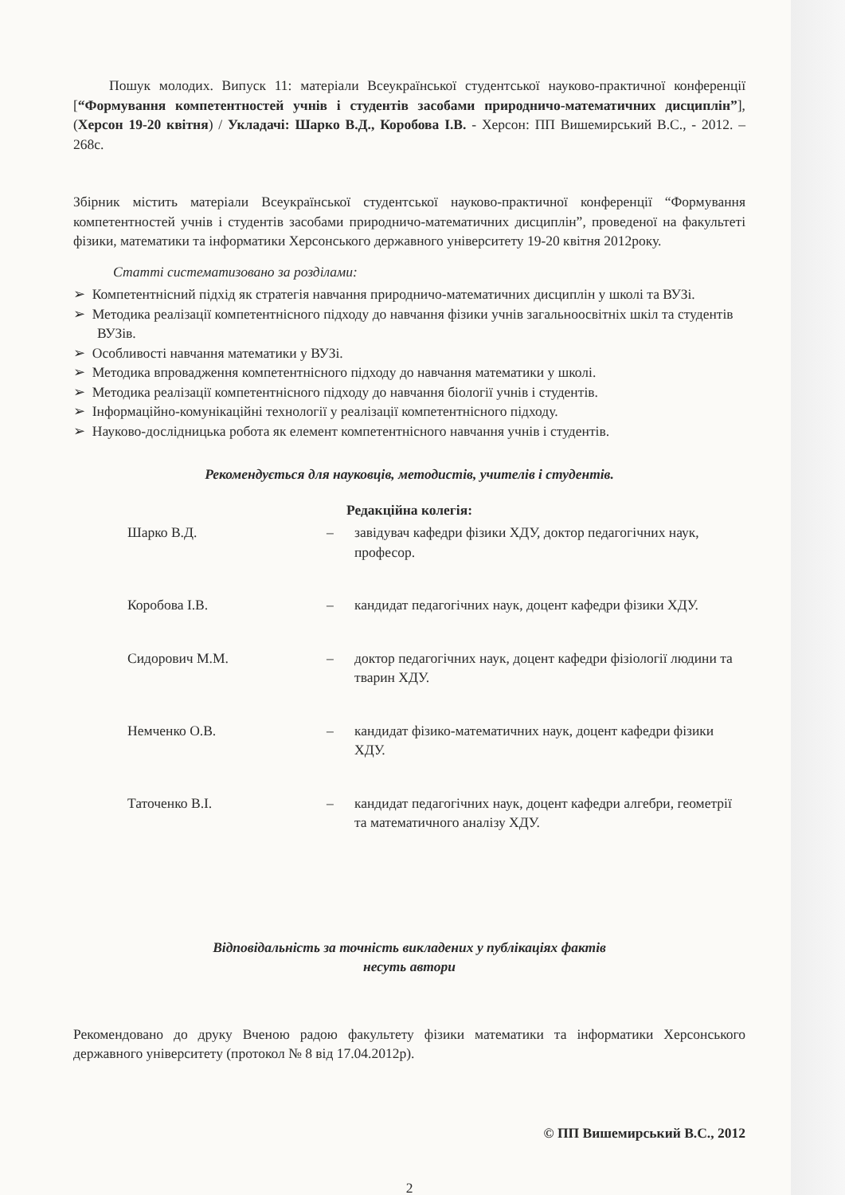Пошук молодих. Випуск 11: матеріали Всеукраїнської студентської науково-практичної конференції [“Формування компетентностей учнів і студентів засобами природничо-математичних дисциплін”], (Херсон 19-20 квітня) / Укладачі: Шарко В.Д., Коробова І.В. - Херсон: ПП Вишемирський В.С., - 2012. – 268с.
Збірник містить матеріали Всеукраїнської студентської науково-практичної конференції “Формування компетентностей учнів і студентів засобами природничо-математичних дисциплін”, проведеної на факультеті фізики, математики та інформатики Херсонського державного університету 19-20 квітня 2012року.
Статті систематизовано за розділами:
➢ Компетентнісний підхід як стратегія навчання природничо-математичних дисциплін у школі та ВУЗі.
➢ Методика реалізації компетентнісного підходу до навчання фізики учнів загальноосвітніх шкіл та студентів ВУЗів.
➢ Особливості навчання математики у ВУЗі.
➢ Методика впровадження компетентнісного підходу до навчання математики у школі.
➢ Методика реалізації компетентнісного підходу до навчання біології учнів і студентів.
➢ Інформаційно-комунікаційні технології у реалізації компетентнісного підходу.
➢ Науково-дослідницька робота як елемент компетентнісного навчання учнів і студентів.
Рекомендується для науковців, методистів, учителів і студентів.
Редакційна колегія:
| Шарко В.Д. | – | завідувач кафедри фізики ХДУ, доктор педагогічних наук, професор. |
| Коробова І.В. | – | кандидат педагогічних наук, доцент кафедри фізики ХДУ. |
| Сидорович М.М. | – | доктор педагогічних наук, доцент кафедри фізіології людини та тварин ХДУ. |
| Немченко О.В. | – | кандидат фізико-математичних наук, доцент кафедри фізики ХДУ. |
| Таточенко В.І. | – | кандидат педагогічних наук, доцент кафедри алгебри, геометрії та математичного аналізу ХДУ. |
Відповідальність за точність викладених у публікаціях фактів
несуть автори
Рекомендовано до друку Вченою радою факультету фізики математики та інформатики Херсонського державного університету (протокол № 8 від 17.04.2012р).
© ПП Вишемирський В.С., 2012
2